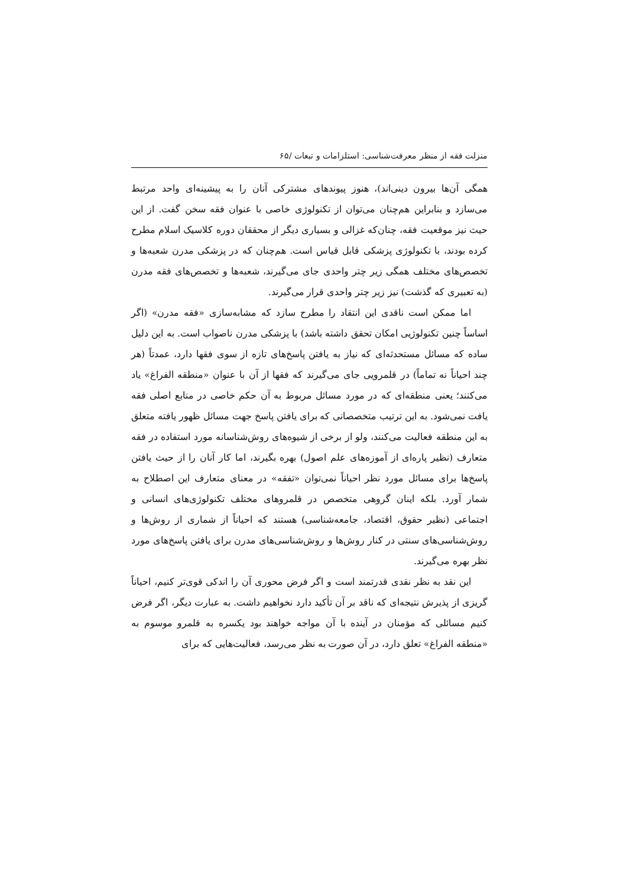منزلت فقه از منظر معرفت‌شناسی: استلزامات و تبعات /۶۵
همگی آن‌ها بیرون دینی‌اند)، هنوز پیوندهای مشترکی آنان را به پیشینه‌ای واحد مرتبط می‌سازد و بنابراین هم‌چنان می‌توان از تکنولوژی خاصی با عنوان فقه سخن گفت. از این حیث نیز موقعیت فقه، چنان‌که غزالی و بسیاری دیگر از محققان دوره کلاسیک اسلام مطرح کرده بودند، با تکنولوژی پزشکی قابل قیاس است. هم‌چنان که در پزشکی مدرن شعبه‌ها و تخصص‌های مختلف همگی زیر چتر واحدی جای می‌گیرند، شعبه‌ها و تخصص‌های فقه مدرن (به تعبیری که گذشت) نیز زیر چتر واحدی قرار می‌گیرند.
اما ممکن است ناقدی این انتقاد را مطرح سازد که مشابه‌سازی «فقه مدرن» (اگر اساساً چنین تکنولوژیی امکان تحقق داشته باشد) با پزشکی مدرن ناصواب است. به این دلیل ساده که مسائل مستحدثه‌ای که نیاز به یافتن پاسخ‌های تازه از سوی فقها دارد، عمدتاً (هر چند احیاناً نه تماماً) در قلمرویی جای می‌گیرند که فقها از آن با عنوان «منطقه الفراغ» یاد می‌کنند؛ یعنی منطقه‌ای که در مورد مسائل مربوط به آن حکم خاصی در منابع اصلی فقه یافت نمی‌شود. به این ترتیب متخصصانی که برای یافتن پاسخ جهت مسائل ظهور یافته متعلق به این منطقه فعالیت می‌کنند، ولو از برخی از شیوه‌های روش‌شناسانه مورد استفاده در فقه متعارف (نظیر پاره‌ای از آموزه‌های علم اصول) بهره بگیرند، اما کار آنان را از حیث یافتن پاسخ‌ها برای مسائل مورد نظر احیاناً نمی‌توان «تفقه» در معنای متعارف این اصطلاح به شمار آورد. بلکه اینان گروهی متخصص در قلمروهای مختلف تکنولوژی‌های انسانی و اجتماعی (نظیر حقوق، اقتصاد، جامعه‌شناسی) هستند که احیاناً از شماری از روش‌ها و روش‌شناسی‌های سنتی در کنار روش‌ها و روش‌شناسی‌های مدرن برای یافتن پاسخ‌های مورد نظر بهره می‌گیرند.
این نقد به نظر نقدی قدرتمند است و اگر فرض محوری آن را اندکی قوی‌تر کنیم، احیاناً گریزی از پذیرش نتیجه‌ای که ناقد بر آن تأکید دارد نخواهیم داشت. به عبارت دیگر، اگر فرض کنیم مسائلی که مؤمنان در آینده با آن مواجه خواهند بود یکسره به قلمرو موسوم به «منطقه الفراغ» تعلق دارد، در آن صورت به نظر می‌رسد، فعالیت‌هایی که برای